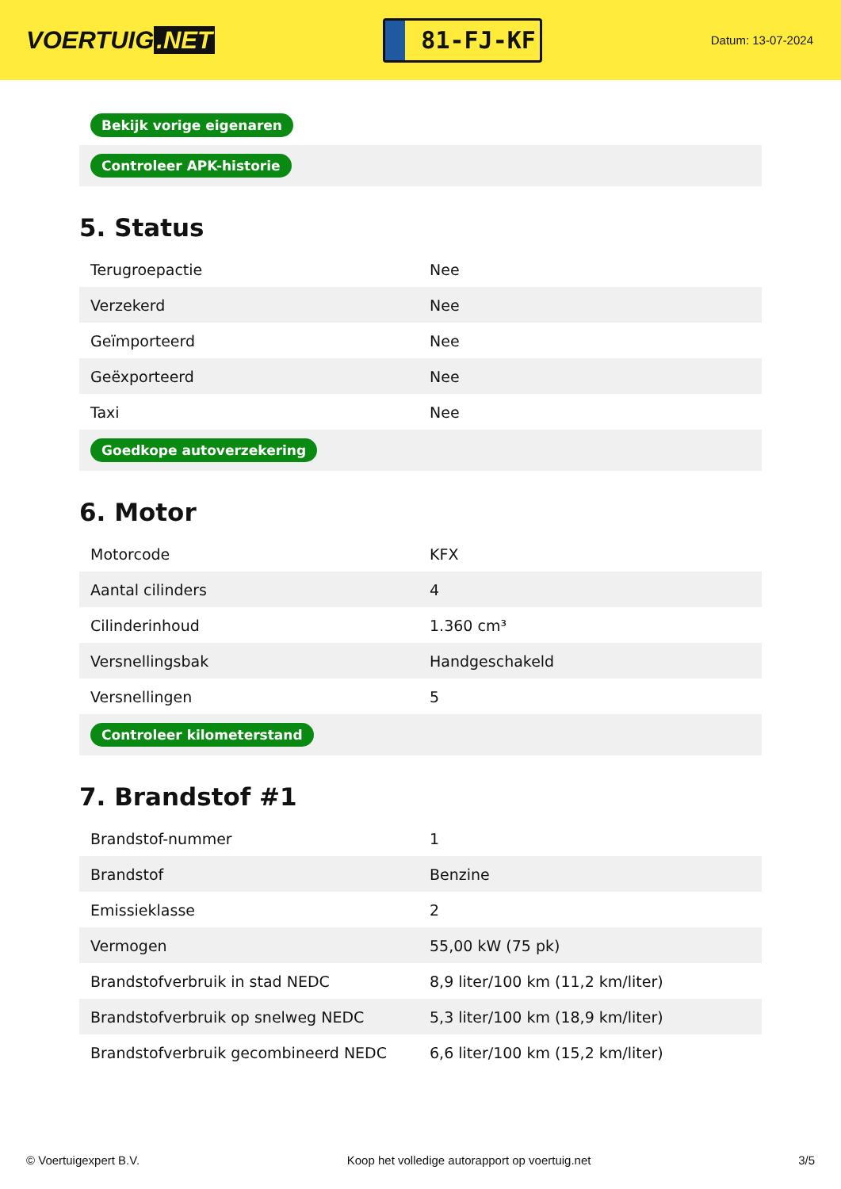VOERTUIG.NET
81-FJ-KF
Datum: 13-07-2024
| Bekijk vorige eigenaren |
| Controleer APK-historie |
5. Status
| Terugroepactie | Nee |
| Verzekerd | Nee |
| Geïmporteerd | Nee |
| Geëxporteerd | Nee |
| Taxi | Nee |
| Goedkope autoverzekering | |
6. Motor
| Motorcode | KFX |
| Aantal cilinders | 4 |
| Cilinderinhoud | 1.360 cm³ |
| Versnellingsbak | Handgeschakeld |
| Versnellingen | 5 |
| Controleer kilometerstand | |
7. Brandstof #1
| Brandstof-nummer | 1 |
| Brandstof | Benzine |
| Emissieklasse | 2 |
| Vermogen | 55,00 kW (75 pk) |
| Brandstofverbruik in stad NEDC | 8,9 liter/100 km (11,2 km/liter) |
| Brandstofverbruik op snelweg NEDC | 5,3 liter/100 km (18,9 km/liter) |
| Brandstofverbruik gecombineerd NEDC | 6,6 liter/100 km (15,2 km/liter) |
© Voertuigexpert B.V. Koop het volledige autorapport op voertuig.net 3/5